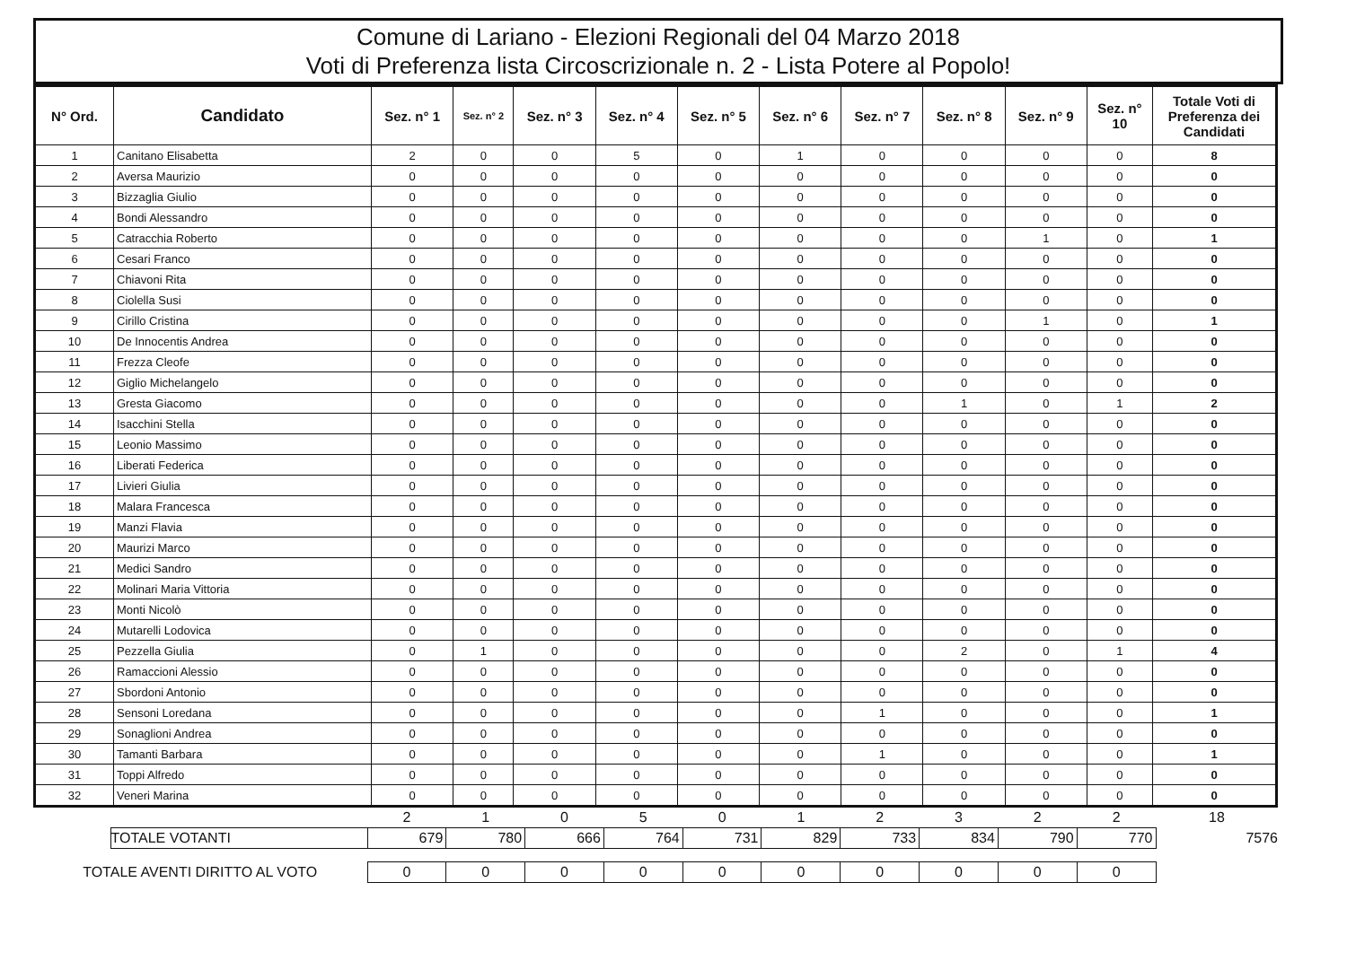Comune di Lariano - Elezioni Regionali del 04 Marzo 2018
Voti di Preferenza lista Circoscrizionale n. 2 - Lista Potere al Popolo!
| N° Ord. | Candidato | Sez. n° 1 | Sez. n° 2 | Sez. n° 3 | Sez. n° 4 | Sez. n° 5 | Sez. n° 6 | Sez. n° 7 | Sez. n° 8 | Sez. n° 9 | Sez. n° 10 | Totale Voti di Preferenza dei Candidati |
| --- | --- | --- | --- | --- | --- | --- | --- | --- | --- | --- | --- | --- |
| 1 | Canitano Elisabetta | 2 | 0 | 0 | 5 | 0 | 1 | 0 | 0 | 0 | 0 | 8 |
| 2 | Aversa Maurizio | 0 | 0 | 0 | 0 | 0 | 0 | 0 | 0 | 0 | 0 | 0 |
| 3 | Bizzaglia Giulio | 0 | 0 | 0 | 0 | 0 | 0 | 0 | 0 | 0 | 0 | 0 |
| 4 | Bondi Alessandro | 0 | 0 | 0 | 0 | 0 | 0 | 0 | 0 | 0 | 0 | 0 |
| 5 | Catracchia Roberto | 0 | 0 | 0 | 0 | 0 | 0 | 0 | 0 | 1 | 0 | 1 |
| 6 | Cesari Franco | 0 | 0 | 0 | 0 | 0 | 0 | 0 | 0 | 0 | 0 | 0 |
| 7 | Chiavoni Rita | 0 | 0 | 0 | 0 | 0 | 0 | 0 | 0 | 0 | 0 | 0 |
| 8 | Ciolella Susi | 0 | 0 | 0 | 0 | 0 | 0 | 0 | 0 | 0 | 0 | 0 |
| 9 | Cirillo Cristina | 0 | 0 | 0 | 0 | 0 | 0 | 0 | 0 | 1 | 0 | 1 |
| 10 | De Innocentis Andrea | 0 | 0 | 0 | 0 | 0 | 0 | 0 | 0 | 0 | 0 | 0 |
| 11 | Frezza Cleofe | 0 | 0 | 0 | 0 | 0 | 0 | 0 | 0 | 0 | 0 | 0 |
| 12 | Giglio Michelangelo | 0 | 0 | 0 | 0 | 0 | 0 | 0 | 0 | 0 | 0 | 0 |
| 13 | Gresta Giacomo | 0 | 0 | 0 | 0 | 0 | 0 | 0 | 1 | 0 | 1 | 2 |
| 14 | Isacchini Stella | 0 | 0 | 0 | 0 | 0 | 0 | 0 | 0 | 0 | 0 | 0 |
| 15 | Leonio Massimo | 0 | 0 | 0 | 0 | 0 | 0 | 0 | 0 | 0 | 0 | 0 |
| 16 | Liberati Federica | 0 | 0 | 0 | 0 | 0 | 0 | 0 | 0 | 0 | 0 | 0 |
| 17 | Livieri Giulia | 0 | 0 | 0 | 0 | 0 | 0 | 0 | 0 | 0 | 0 | 0 |
| 18 | Malara Francesca | 0 | 0 | 0 | 0 | 0 | 0 | 0 | 0 | 0 | 0 | 0 |
| 19 | Manzi Flavia | 0 | 0 | 0 | 0 | 0 | 0 | 0 | 0 | 0 | 0 | 0 |
| 20 | Maurizi Marco | 0 | 0 | 0 | 0 | 0 | 0 | 0 | 0 | 0 | 0 | 0 |
| 21 | Medici Sandro | 0 | 0 | 0 | 0 | 0 | 0 | 0 | 0 | 0 | 0 | 0 |
| 22 | Molinari Maria Vittoria | 0 | 0 | 0 | 0 | 0 | 0 | 0 | 0 | 0 | 0 | 0 |
| 23 | Monti Nicolò | 0 | 0 | 0 | 0 | 0 | 0 | 0 | 0 | 0 | 0 | 0 |
| 24 | Mutarelli Lodovica | 0 | 0 | 0 | 0 | 0 | 0 | 0 | 0 | 0 | 0 | 0 |
| 25 | Pezzella Giulia | 0 | 1 | 0 | 0 | 0 | 0 | 0 | 2 | 0 | 1 | 4 |
| 26 | Ramaccioni Alessio | 0 | 0 | 0 | 0 | 0 | 0 | 0 | 0 | 0 | 0 | 0 |
| 27 | Sbordoni Antonio | 0 | 0 | 0 | 0 | 0 | 0 | 0 | 0 | 0 | 0 | 0 |
| 28 | Sensoni Loredana | 0 | 0 | 0 | 0 | 0 | 0 | 1 | 0 | 0 | 0 | 1 |
| 29 | Sonaglioni Andrea | 0 | 0 | 0 | 0 | 0 | 0 | 0 | 0 | 0 | 0 | 0 |
| 30 | Tamanti Barbara | 0 | 0 | 0 | 0 | 0 | 0 | 1 | 0 | 0 | 0 | 1 |
| 31 | Toppi Alfredo | 0 | 0 | 0 | 0 | 0 | 0 | 0 | 0 | 0 | 0 | 0 |
| 32 | Veneri Marina | 0 | 0 | 0 | 0 | 0 | 0 | 0 | 0 | 0 | 0 | 0 |
| | | 2 | 1 | 0 | 5 | 0 | 1 | 2 | 3 | 2 | 2 | 18 |
| | TOTALE VOTANTI | 679 | 780 | 666 | 764 | 731 | 829 | 733 | 834 | 790 | 770 | 7576 |
| TOTALE AVENTI DIRITTO AL VOTO | | 0 | 0 | 0 | 0 | 0 | 0 | 0 | 0 | 0 | 0 | |